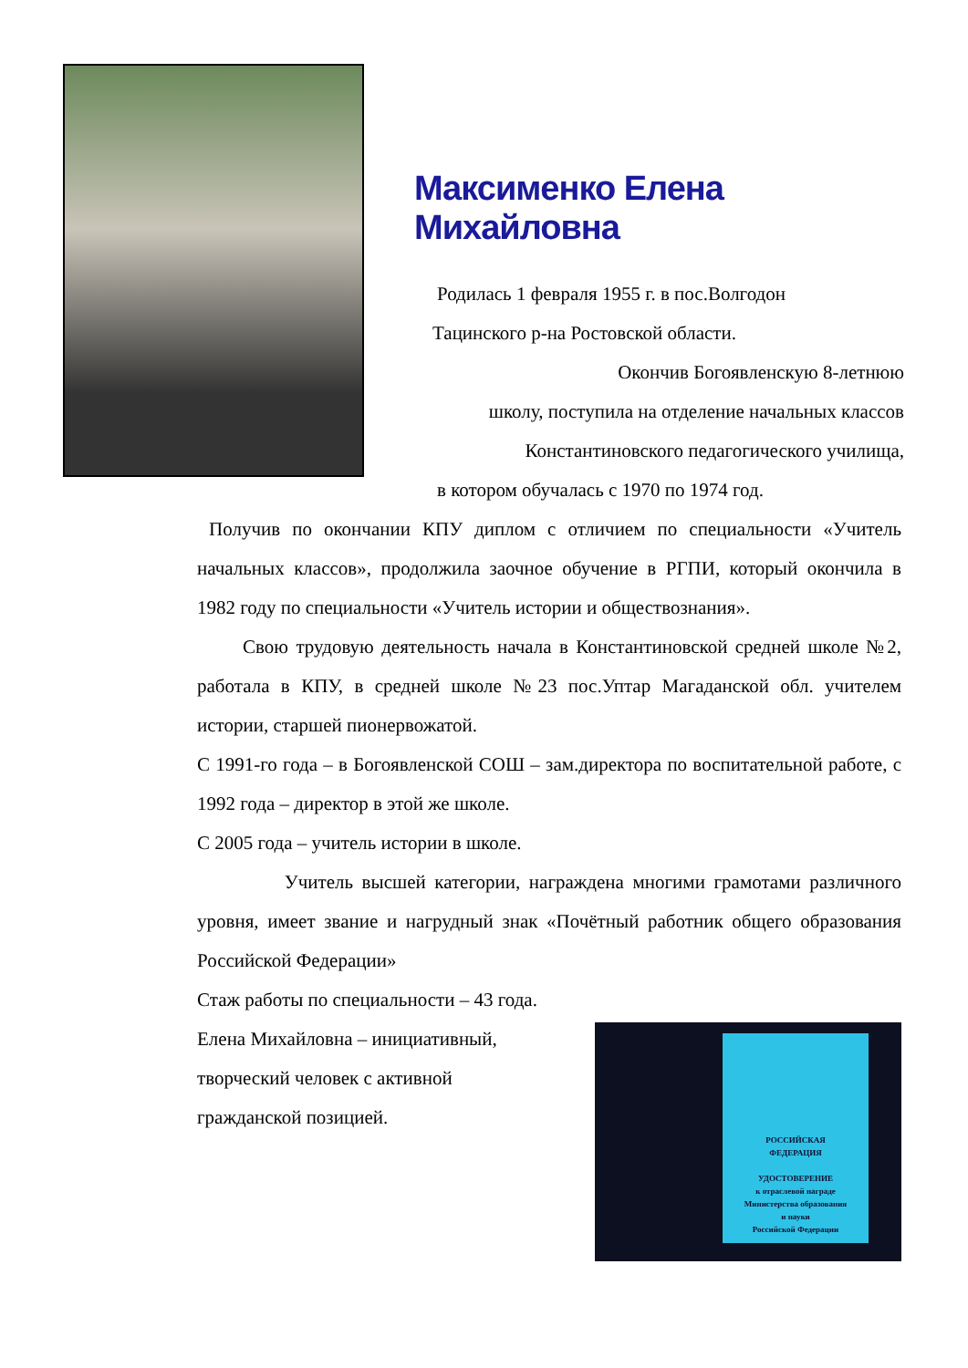Максименко Елена Михайловна
Родилась 1 февраля 1955 г. в пос.Волгодон
Тацинского р-на Ростовской области.
Окончив Богоявленскую 8-летнюю
школу, поступила на отделение начальных классов
Константиновского педагогического училища,
в котором обучалась с 1970 по 1974 год.
Получив по окончании КПУ диплом с отличием по специальности «Учитель начальных классов», продолжила заочное обучение в РГПИ, который окончила в 1982 году по специальности «Учитель истории и обществознания».
Свою трудовую деятельность начала в Константиновской средней школе №2, работала в КПУ, в средней школе №23 пос.Уптар Магаданской обл. учителем истории, старшей пионервожатой.
С 1991-го года – в Богоявленской СОШ – зам.директора по воспитательной работе, с 1992 года – директор в этой же школе.
С 2005 года – учитель истории в школе.
Учитель высшей категории, награждена многими грамотами различного уровня, имеет звание и нагрудный знак «Почётный работник общего образования Российской Федерации»
Стаж работы по специальности – 43 года.
Елена Михайловна – инициативный,
творческий человек с активной
гражданской позицией.
РОССИЙСКАЯ
ФЕДЕРАЦИЯ
УДОСТОВЕРЕНИЕ
к отраслевой награде
Министерства образования
и науки
Российской Федерации